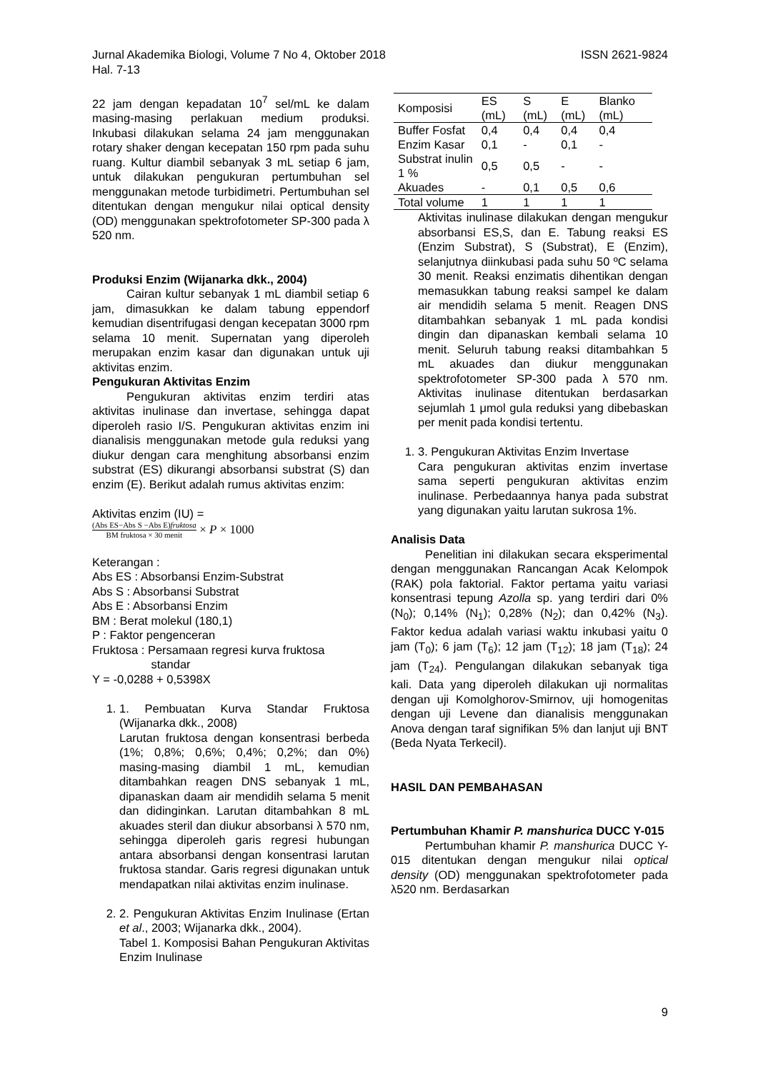ISSN 2621-9824 Jurnal Akademika Biologi, Volume 7 No 4, Oktober 2018
Hal. 7-13
22 jam dengan kepadatan 10<sup>7</sup> sel/mL ke dalam masing-masing perlakuan medium produksi. Inkubasi dilakukan selama 24 jam menggunakan rotary shaker dengan kecepatan 150 rpm pada suhu ruang. Kultur diambil sebanyak 3 mL setiap 6 jam, untuk dilakukan pengukuran pertumbuhan sel menggunakan metode turbidimetri. Pertumbuhan sel ditentukan dengan mengukur nilai optical density (OD) menggunakan spektrofotometer SP-300 pada λ 520 nm.
Produksi Enzim (Wijanarka dkk., 2004)
Cairan kultur sebanyak 1 mL diambil setiap 6 jam, dimasukkan ke dalam tabung eppendorf kemudian disentrifugasi dengan kecepatan 3000 rpm selama 10 menit. Supernatan yang diperoleh merupakan enzim kasar dan digunakan untuk uji aktivitas enzim.
Pengukuran Aktivitas Enzim
Pengukuran aktivitas enzim terdiri atas aktivitas inulinase dan invertase, sehingga dapat diperoleh rasio I/S. Pengukuran aktivitas enzim ini dianalisis menggunakan metode gula reduksi yang diukur dengan cara menghitung absorbansi enzim substrat (ES) dikurangi absorbansi substrat (S) dan enzim (E). Berikut adalah rumus aktivitas enzim:
Aktivitas enzim (IU) =
(Abs ES−Abs S −Abs E)fruktosa BM fruktosa × 30 menit × P × 1000
Keterangan :
Abs ES : Absorbansi Enzim-Substrat
Abs S : Absorbansi Substrat
Abs E : Absorbansi Enzim
BM : Berat molekul (180,1)
P : Faktor pengenceran
Fruktosa : Persamaan regresi kurva fruktosa
standar
Y = -0,0288 + 0,5398X
1. 1. Pembuatan Kurva Standar Fruktosa (Wijanarka dkk., 2008)
Larutan fruktosa dengan konsentrasi berbeda (1%; 0,8%; 0,6%; 0,4%; 0,2%; dan 0%) masing-masing diambil 1 mL, kemudian ditambahkan reagen DNS sebanyak 1 mL, dipanaskan daam air mendidih selama 5 menit dan didinginkan. Larutan ditambahkan 8 mL akuades steril dan diukur absorbansi λ 570 nm, sehingga diperoleh garis regresi hubungan antara absorbansi dengan konsentrasi larutan fruktosa standar. Garis regresi digunakan untuk mendapatkan nilai aktivitas enzim inulinase.
2. 2. Pengukuran Aktivitas Enzim Inulinase (Ertan et al., 2003; Wijanarka dkk., 2004).
Tabel 1. Komposisi Bahan Pengukuran Aktivitas Enzim Inulinase
| Komposisi | ES (mL) | S (mL) | E (mL) | Blanko (mL) |
| --- | --- | --- | --- | --- |
| Buffer Fosfat | 0,4 | 0,4 | 0,4 | 0,4 |
| Enzim Kasar | 0,1 | - | 0,1 | - |
| Substrat inulin 1 % | 0,5 | 0,5 | - | - |
| Akuades | - | 0,1 | 0,5 | 0,6 |
| Total volume | 1 | 1 | 1 | 1 |
Aktivitas inulinase dilakukan dengan mengukur absorbansi ES,S, dan E. Tabung reaksi ES (Enzim Substrat), S (Substrat), E (Enzim), selanjutnya diinkubasi pada suhu 50 ºC selama 30 menit. Reaksi enzimatis dihentikan dengan memasukkan tabung reaksi sampel ke dalam air mendidih selama 5 menit. Reagen DNS ditambahkan sebanyak 1 mL pada kondisi dingin dan dipanaskan kembali selama 10 menit. Seluruh tabung reaksi ditambahkan 5 mL akuades dan diukur menggunakan spektrofotometer SP-300 pada λ 570 nm. Aktivitas inulinase ditentukan berdasarkan sejumlah 1 μmol gula reduksi yang dibebaskan per menit pada kondisi tertentu.
1. 3. Pengukuran Aktivitas Enzim Invertase
Cara pengukuran aktivitas enzim invertase sama seperti pengukuran aktivitas enzim inulinase. Perbedaannya hanya pada substrat yang digunakan yaitu larutan sukrosa 1%.
Analisis Data
Penelitian ini dilakukan secara eksperimental dengan menggunakan Rancangan Acak Kelompok (RAK) pola faktorial. Faktor pertama yaitu variasi konsentrasi tepung Azolla sp. yang terdiri dari 0% (N<sub>0</sub>); 0,14% (N<sub>1</sub>); 0,28% (N<sub>2</sub>); dan 0,42% (N<sub>3</sub>). Faktor kedua adalah variasi waktu inkubasi yaitu 0 jam (T<sub>0</sub>); 6 jam (T<sub>6</sub>); 12 jam (T<sub>12</sub>); 18 jam (T<sub>18</sub>); 24 jam (T<sub>24</sub>). Pengulangan dilakukan sebanyak tiga kali. Data yang diperoleh dilakukan uji normalitas dengan uji Komolghorov-Smirnov, uji homogenitas dengan uji Levene dan dianalisis menggunakan Anova dengan taraf signifikan 5% dan lanjut uji BNT (Beda Nyata Terkecil).
HASIL DAN PEMBAHASAN
Pertumbuhan Khamir P. manshurica DUCC Y-015
Pertumbuhan khamir P. manshurica DUCC Y-015 ditentukan dengan mengukur nilai optical density (OD) menggunakan spektrofotometer pada λ520 nm. Berdasarkan
9